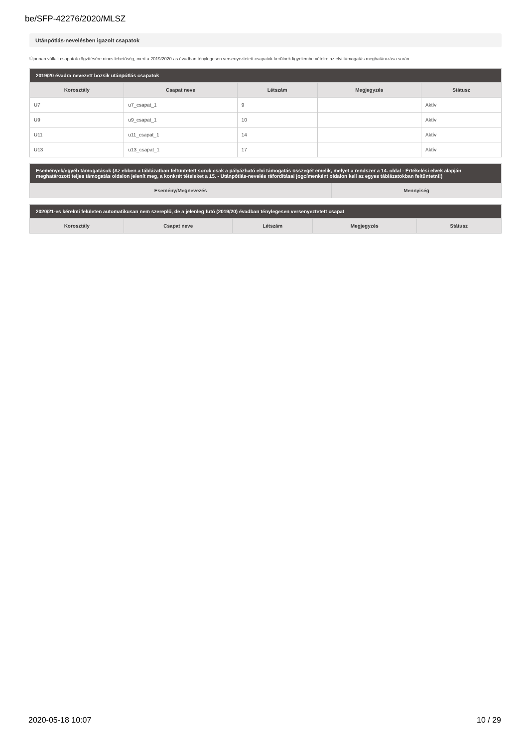be/SFP-42276/2020/MLSZ
Utánpótlás-nevelésben igazolt csapatok
Újonnan vállalt csapatok rögzítésére nincs lehetőség, mert a 2019/2020-as évadban ténylegesen versenyeztetett csapatok kerülnek figyelembe vételre az elvi támogatás meghatározása során
| 2019/20 évadra nevezett bozsik utánpótlás csapatok | | | | |
| --- | --- | --- | --- | --- |
| Korosztály | Csapat neve | Létszám | Megjegyzés | Státusz |
| U7 | u7_csapat_1 | 9 | | Aktív |
| U9 | u9_csapat_1 | 10 | | Aktív |
| U11 | u11_csapat_1 | 14 | | Aktív |
| U13 | u13_csapat_1 | 17 | | Aktív |
| Események/egyéb támogatások (Az ebben a táblázatban feltüntetett sorok csak a pályázható elvi támogatás összegét emelik, melyet a rendszer a 14. oldal - Értékelési elvek alapján meghatározott teljes támogatás oldalon jelenít meg, a konkrét tételeket a 15. - Utánpótlás-nevelés ráfordításai jogcímenként oldalon kell az egyes táblázatokban feltüntetni!) | |
| --- | --- |
| Esemény/Megnevezés | Mennyiség |
| 2020/21-es kérelmi felületen automatikusan nem szereplő, de a jelenleg futó (2019/20) évadban ténylegesen versenyeztetett csapat | | | | |
| --- | --- | --- | --- | --- |
| Korosztály | Csapat neve | Létszám | Megjegyzés | Státusz |
2020-05-18 10:07 10 / 29